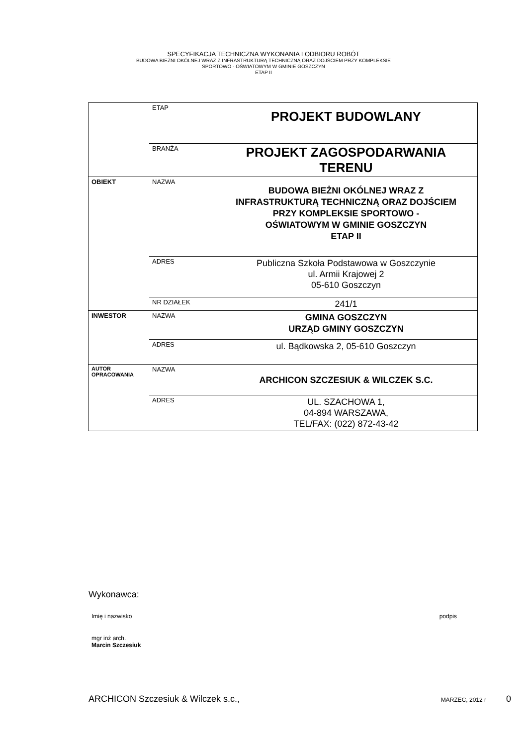SPECYFIKACJA TECHNICZNA WYKONANIA I ODBIORU ROBÓT
BUDOWA BIEŻNI OKÓLNEJ WRAZ Z INFRASTRUKTURĄ TECHNICZNĄ ORAZ DOJŚCIEM PRZY KOMPLEKSIE
SPORTOWO - OŚWIATOWYM W GMINIE GOSZCZYN
ETAP II
| | ETAP | PROJEKT BUDOWLANY |
| | BRANŻA | PROJEKT ZAGOSPODARWANIA TERENU |
| OBIEKT | NAZWA | BUDOWA BIEŻNI OKÓLNEJ WRAZ Z INFRASTRUKTURĄ TECHNICZNĄ ORAZ DOJŚCIEM PRZY KOMPLEKSIE SPORTOWO - OŚWIATOWYM W GMINIE GOSZCZYN ETAP II |
| | ADRES | Publiczna Szkoła Podstawowa w Goszczynie ul. Armii Krajowej 2 05-610 Goszczyn |
| | NR DZIAŁEK | 241/1 |
| INWESTOR | NAZWA | GMINA GOSZCZYN URZĄD GMINY GOSZCZYN |
| | ADRES | ul. Bądkowska 2, 05-610 Goszczyn |
| AUTOR OPRACOWANIA | NAZWA | ARCHICON SZCZESIUK & WILCZEK S.C. |
| | ADRES | UL. SZACHOWA 1, 04-894 WARSZAWA, TEL/FAX: (022) 872-43-42 |
Wykonawca:
Imię i nazwisko podpis
mgr inż arch.
Marcin Szczesiuk
ARCHICON Szczesiuk & Wilczek s.c., MARZEC, 2012 r 0